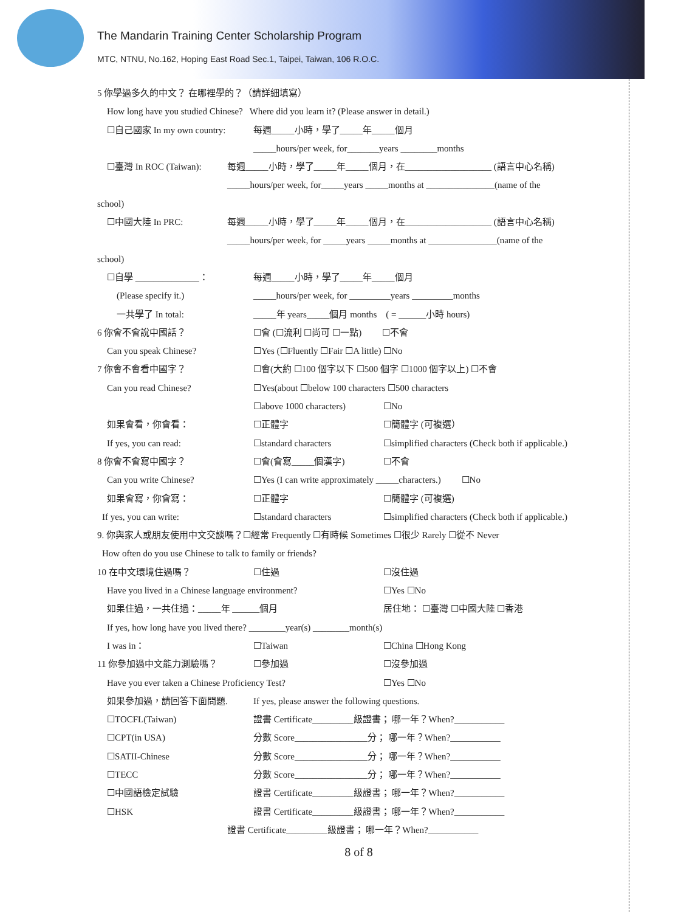The Mandarin Training Center Scholarship Program
MTC, NTNU, No.162, Hoping East Road Sec.1, Taipei, Taiwan, 106 R.O.C.
5 你學過多久的中文？ 在哪裡學的？（請詳細填寫）
How long have you studied Chinese? Where did you learn it? (Please answer in detail.)
☐自己國家 In my own country: 每週_____小時，學了_____年_____個月
_____hours/per week, for_______years ________months
☐臺灣 In ROC (Taiwan): 每週_____小時，學了_____年_____個月，在___________________ (語言中心名稱)
_____hours/per week, for_____years _____months at _______________(name of the
school)
☐中國大陸 In PRC: 每週_____小時，學了_____年_____個月，在___________________ (語言中心名稱)
_____hours/per week, for _____years _____months at _______________(name of the
school)
☐自學 ______________： 每週_____小時，學了_____年_____個月
(Please specify it.) _____hours/per week, for _________years _________months
一共學了 In total: _____年 years_____個月 months　( = ______小時 hours)
6 你會不會說中國話？ ☐會 (☐流利 ☐尚可 ☐一點) 　　☐不會
Can you speak Chinese? ☐Yes (☐Fluently ☐Fair ☐A little) ☐No
7 你會不會看中國字？ ☐會(大約 ☐100 個字以下 ☐500 個字 ☐1000 個字以上) ☐不會
Can you read Chinese? ☐Yes(about ☐below 100 characters ☐500 characters
☐above 1000 characters) ☐No
如果會看，你會看： ☐正體字 ☐簡體字 (可複選）
If yes, you can read: ☐standard characters ☐simplified characters (Check both if applicable.)
8 你會不會寫中國字？ ☐會(會寫_____個漢字) ☐不會
Can you write Chinese? ☐Yes (I can write approximately _____characters.) 　　☐No
如果會寫，你會寫： ☐正體字 ☐簡體字 (可複選)
If yes, you can write: ☐standard characters ☐simplified characters (Check both if applicable.)
9. 你與家人或朋友使用中文交談嗎？☐經常 Frequently ☐有時候 Sometimes ☐很少 Rarely ☐從不 Never
How often do you use Chinese to talk to family or friends?
10 在中文環境住過嗎？ ☐住過 ☐沒住過
Have you lived in a Chinese language environment? ☐Yes ☐No
如果住過，一共住過：_____年 ______個月 居住地： ☐臺灣 ☐中國大陸 ☐香港
If yes, how long have you lived there? ________year(s) ________month(s)
I was in： ☐Taiwan ☐China ☐Hong Kong
11 你參加過中文能力測驗嗎？ ☐參加過 ☐沒參加過
Have you ever taken a Chinese Proficiency Test? ☐Yes ☐No
如果參加過，請回答下面問題. If yes, please answer the following questions.
☐TOCFL(Taiwan) 證書 Certificate_________級證書； 哪一年？When?___________
☐CPT(in USA) 分數 Score________________分； 哪一年？When?___________
☐SATII-Chinese 分數 Score________________分； 哪一年？When?___________
☐TECC 分數 Score________________分； 哪一年？When?___________
☐中國語檢定試驗 證書 Certificate_________級證書； 哪一年？When?___________
☐HSK 證書 Certificate_________級證書； 哪一年？When?___________
證書 Certificate_________級證書； 哪一年？When?___________
8 of 8